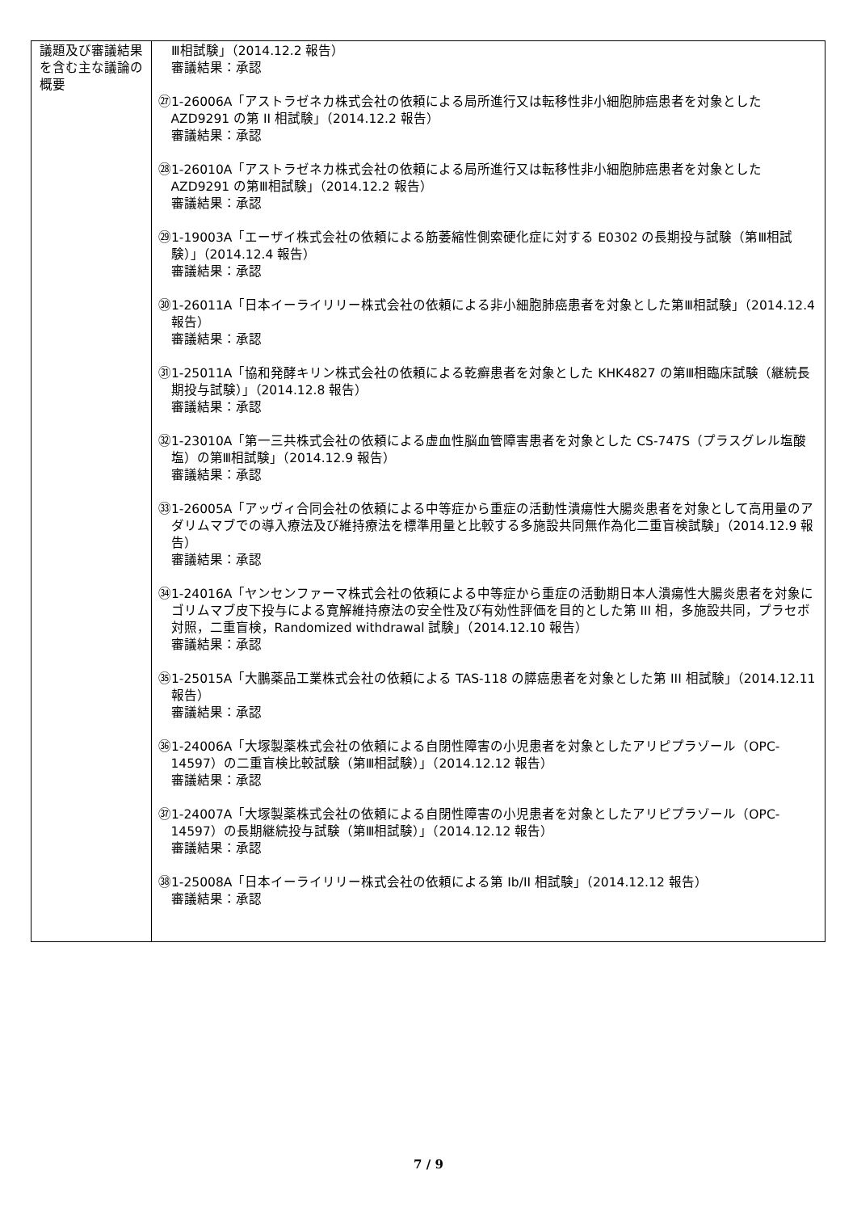| 議題及び審議結果を含む主な議論の概要 | Ⅲ相試験」（2014.12.2 報告） 審議結果：承認 ㉗1-26006A「アストラゼネカ株式会社の依頼による局所進行又は転移性非小細胞肺癌患者を対象とした AZD9291 の第 II 相試験」（2014.12.2 報告） 審議結果：承認 ㉘1-26010A「アストラゼネカ株式会社の依頼による局所進行又は転移性非小細胞肺癌患者を対象とした AZD9291 の第Ⅲ相試験」（2014.12.2 報告） 審議結果：承認 ㉙1-19003A「エーザイ株式会社の依頼による筋萎縮性側索硬化症に対する E0302 の長期投与試験（第Ⅲ相試験）」（2014.12.4 報告） 審議結果：承認 ㉚1-26011A「日本イーライリリー株式会社の依頼による非小細胞肺癌患者を対象とした第Ⅲ相試験」（2014.12.4 報告） 審議結果：承認 ㉛1-25011A「協和発酵キリン株式会社の依頼による乾癬患者を対象とした KHK4827 の第Ⅲ相臨床試験（継続長期投与試験）」（2014.12.8 報告） 審議結果：承認 ㉜1-23010A「第一三共株式会社の依頼による虚血性脳血管障害患者を対象とした CS-747S（プラスグレル塩酸塩）の第Ⅲ相試験」（2014.12.9 報告） 審議結果：承認 ㉝1-26005A「アッヴィ合同会社の依頼による中等症から重症の活動性潰瘍性大腸炎患者を対象として高用量のアダリムマブでの導入療法及び維持療法を標準用量と比較する多施設共同無作為化二重盲検試験」（2014.12.9 報告） 審議結果：承認 ㉞1-24016A「ヤンセンファーマ株式会社の依頼による中等症から重症の活動期日本人潰瘍性大腸炎患者を対象にゴリムマブ皮下投与による寛解維持療法の安全性及び有効性評価を目的とした第 III 相，多施設共同，プラセボ対照，二重盲検，Randomized withdrawal 試験」（2014.12.10 報告） 審議結果：承認 ㉟1-25015A「大鵬薬品工業株式会社の依頼による TAS-118 の膵癌患者を対象とした第 III 相試験」（2014.12.11 報告） 審議結果：承認 ㊱1-24006A「大塚製薬株式会社の依頼による自閉性障害の小児患者を対象としたアリピプラゾール（OPC-14597）の二重盲検比較試験（第Ⅲ相試験）」（2014.12.12 報告） 審議結果：承認 ㊲1-24007A「大塚製薬株式会社の依頼による自閉性障害の小児患者を対象としたアリピプラゾール（OPC-14597）の長期継続投与試験（第Ⅲ相試験）」（2014.12.12 報告） 審議結果：承認 ㊳1-25008A「日本イーライリリー株式会社の依頼による第 Ib/II 相試験」（2014.12.12 報告） 審議結果：承認 |
7 / 9